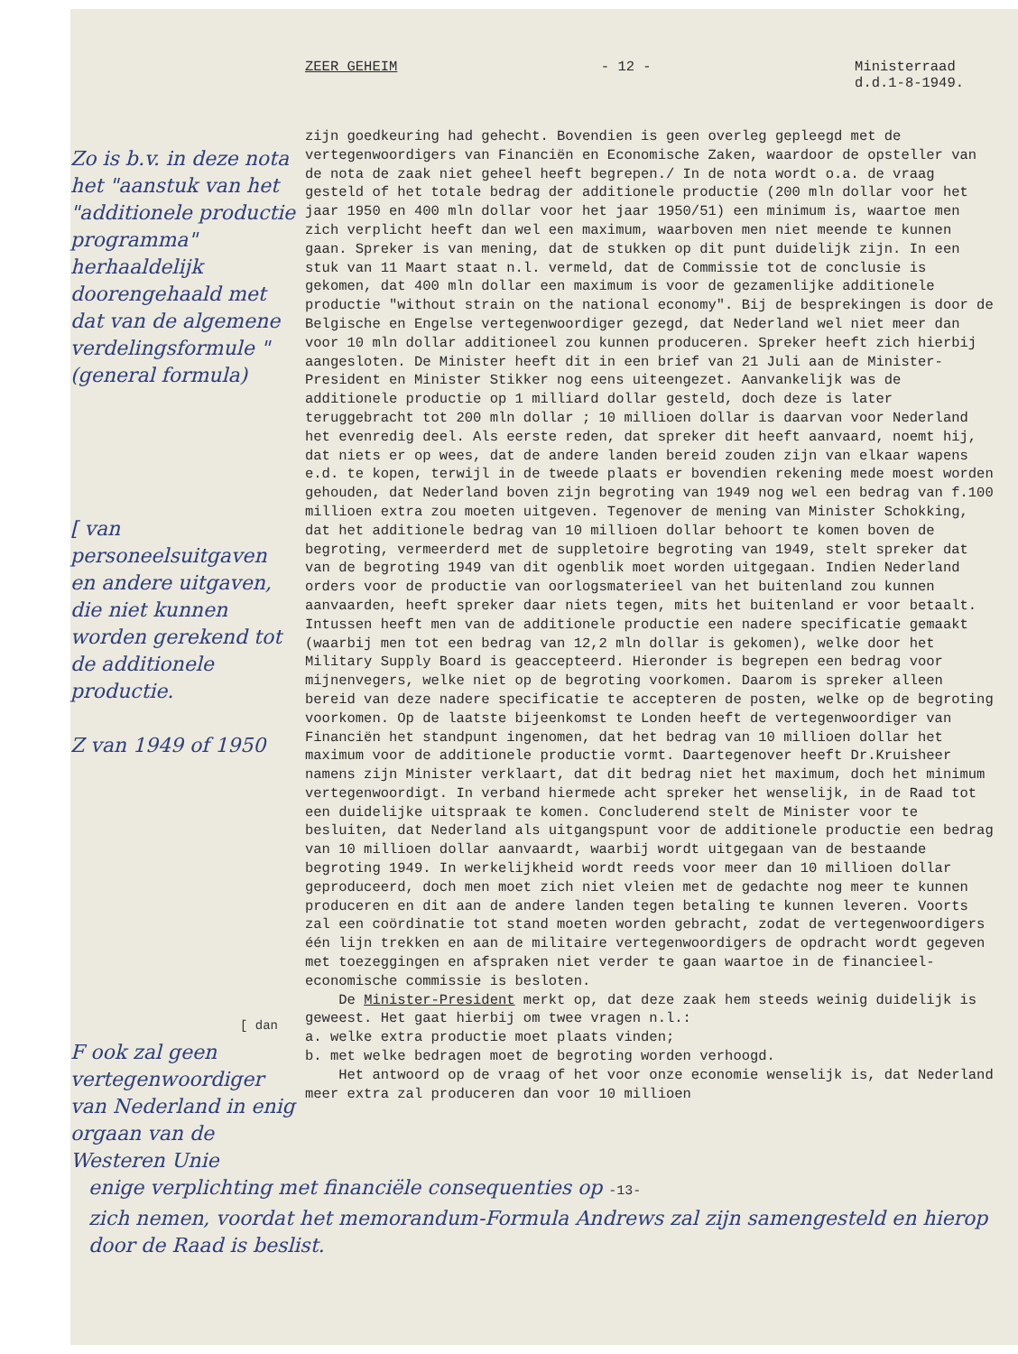ZEER GEHEIM - 12 - Ministerraad
d.d.1-8-1949.
Zo is b.v. in deze nota het "aanstuk van het "additionele productie programma" herhaaldelijk doorengehaald met dat van de algemene verdelingsformule "(general formula)
[ van personeelsuitgaven en andere uitgaven, die niet kunnen worden gerekend tot de additionele productie.
Z van 1949 of 1950
[ dan
F ook zal geen vertegenwoordiger van Nederland in enig orgaan van de Westeren Unie
zijn goedkeuring had gehecht. Bovendien is geen overleg gepleegd met de vertegenwoordigers van Financiën en Economische Zaken, waardoor de opsteller van de nota de zaak niet geheel heeft begrepen./ In de nota wordt o.a. de vraag gesteld of het totale bedrag der additionele productie (200 mln dollar voor het jaar 1950 en 400 mln dollar voor het jaar 1950/51) een minimum is, waartoe men zich verplicht heeft dan wel een maximum, waarboven men niet meende te kunnen gaan. Spreker is van mening, dat de stukken op dit punt duidelijk zijn. In een stuk van 11 Maart staat n.l. vermeld, dat de Commissie tot de conclusie is gekomen, dat 400 mln dollar een maximum is voor de gezamenlijke additionele productie "without strain on the national economy". Bij de besprekingen is door de Belgische en Engelse vertegenwoordiger gezegd, dat Nederland wel niet meer dan voor 10 mln dollar additioneel zou kunnen produceren. Spreker heeft zich hierbij aangesloten. De Minister heeft dit in een brief van 21 Juli aan de Minister-President en Minister Stikker nog eens uiteengezet. Aanvankelijk was de additionele productie op 1 milliard dollar gesteld, doch deze is later teruggebracht tot 200 mln dollar ; 10 millioen dollar is daarvan voor Nederland het evenredig deel. Als eerste reden, dat spreker dit heeft aanvaard, noemt hij, dat niets er op wees, dat de andere landen bereid zouden zijn van elkaar wapens e.d. te kopen, terwijl in de tweede plaats er bovendien rekening mede moest worden gehouden, dat Nederland boven zijn begroting van 1949 nog wel een bedrag van f.100 millioen extra zou moeten uitgeven. Tegenover de mening van Minister Schokking, dat het additionele bedrag van 10 millioen dollar behoort te komen boven de begroting, vermeerderd met de suppletoire begroting van 1949, stelt spreker dat van de begroting 1949 van dit ogenblik moet worden uitgegaan. Indien Nederland orders voor de productie van oorlogsmaterieel van het buitenland zou kunnen aanvaarden, heeft spreker daar niets tegen, mits het buitenland er voor betaalt. Intussen heeft men van de additionele productie een nadere specificatie gemaakt (waarbij men tot een bedrag van 12,2 mln dollar is gekomen), welke door het Military Supply Board is geaccepteerd. Hieronder is begrepen een bedrag voor mijnenvegers, welke niet op de begroting voorkomen. Daarom is spreker alleen bereid van deze nadere specificatie te accepteren de posten, welke op de begroting voorkomen. Op de laatste bijeenkomst te Londen heeft de vertegenwoordiger van Financiën het standpunt ingenomen, dat het bedrag van 10 millioen dollar het maximum voor de additionele productie vormt. Daartegenover heeft Dr.Kruisheer namens zijn Minister verklaart, dat dit bedrag niet het maximum, doch het minimum vertegenwoordigt. In verband hiermede acht spreker het wenselijk, in de Raad tot een duidelijke uitspraak te komen. Concluderend stelt de Minister voor te besluiten, dat Nederland als uitgangspunt voor de additionele productie een bedrag van 10 millioen dollar aanvaardt, waarbij wordt uitgegaan van de bestaande begroting 1949. In werkelijkheid wordt reeds voor meer dan 10 millioen dollar geproduceerd, doch men moet zich niet vleien met de gedachte nog meer te kunnen produceren en dit aan de andere landen tegen betaling te kunnen leveren. Voorts zal een coördinatie tot stand moeten worden gebracht, zodat de vertegenwoordigers één lijn trekken en aan de militaire vertegenwoordigers de opdracht wordt gegeven met toezeggingen en afspraken niet verder te gaan waartoe in de financieel-economische commissie is besloten.
De Minister-President merkt op, dat deze zaak hem steeds weinig duidelijk is geweest. Het gaat hierbij om twee vragen n.l.:
a. welke extra productie moet plaats vinden;
b. met welke bedragen moet de begroting worden verhoogd.
Het antwoord op de vraag of het voor onze economie wenselijk is, dat Nederland meer extra zal produceren dan voor 10 millioen
enige verplichting met financiële consequenties op -13-
zich nemen, voordat het memorandum-Formula Andrews zal zijn samengesteld en hierop door de Raad is beslist.